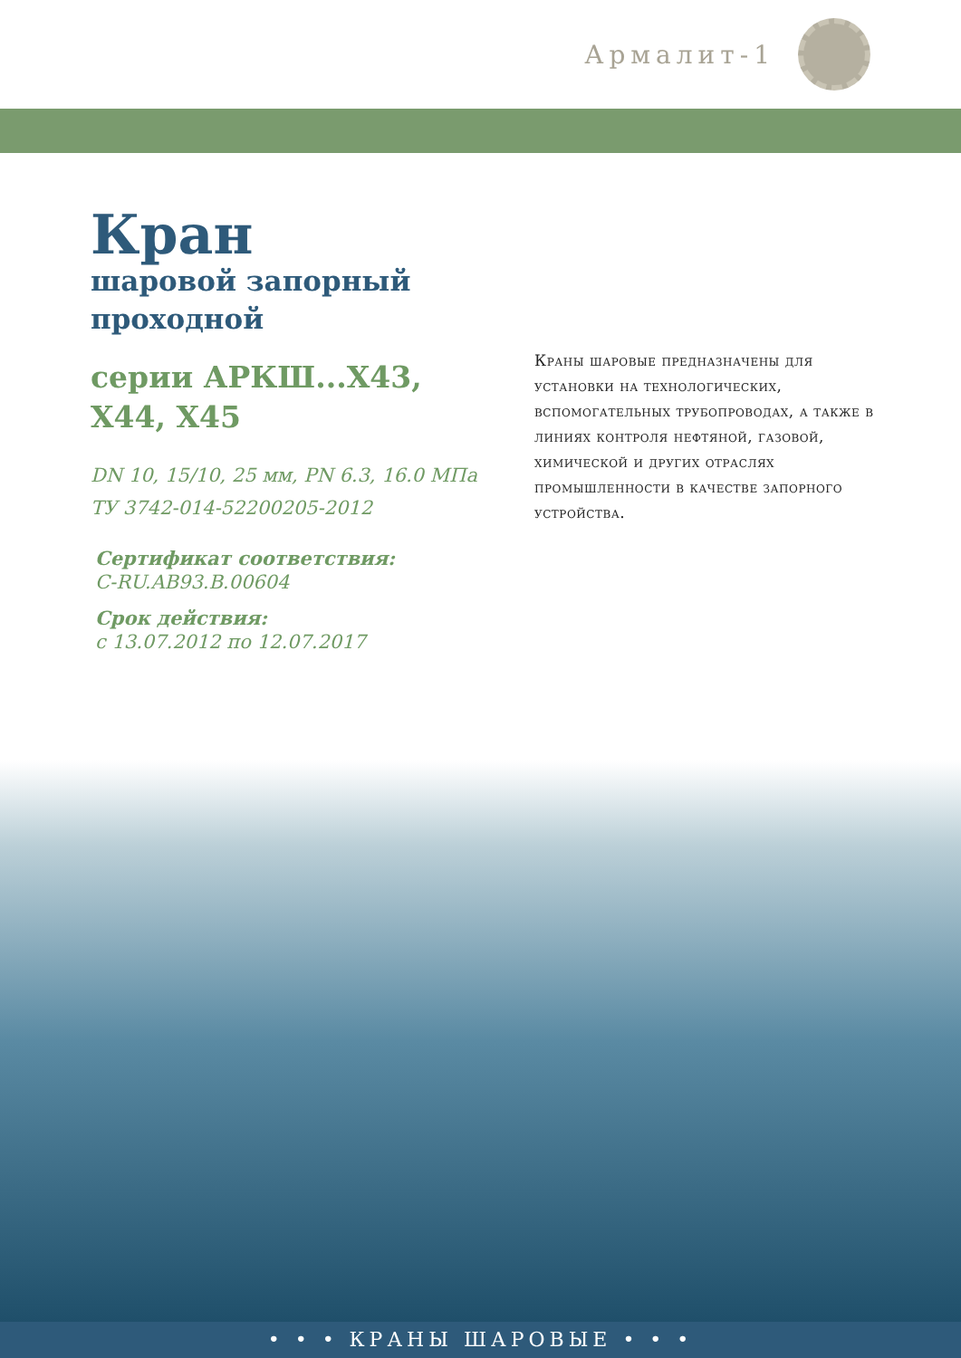Армалит-1
Кран
шаровой запорный
проходной
серии АРКШ...Х43,
Х44, Х45
DN 10, 15/10, 25 мм, PN 6.3, 16.0 МПа
ТУ 3742-014-52200205-2012
Сертификат соответствия:
C-RU.AB93.B.00604
Срок действия:
с 13.07.2012 по 12.07.2017
Краны шаровые предназначены для установки на технологических, вспомогательных трубопроводах, а также в линиях контроля нефтяной, газовой, химической и других отраслях промышленности в качестве запорного устройства.
• • • КРАНЫ ШАРОВЫЕ • • •